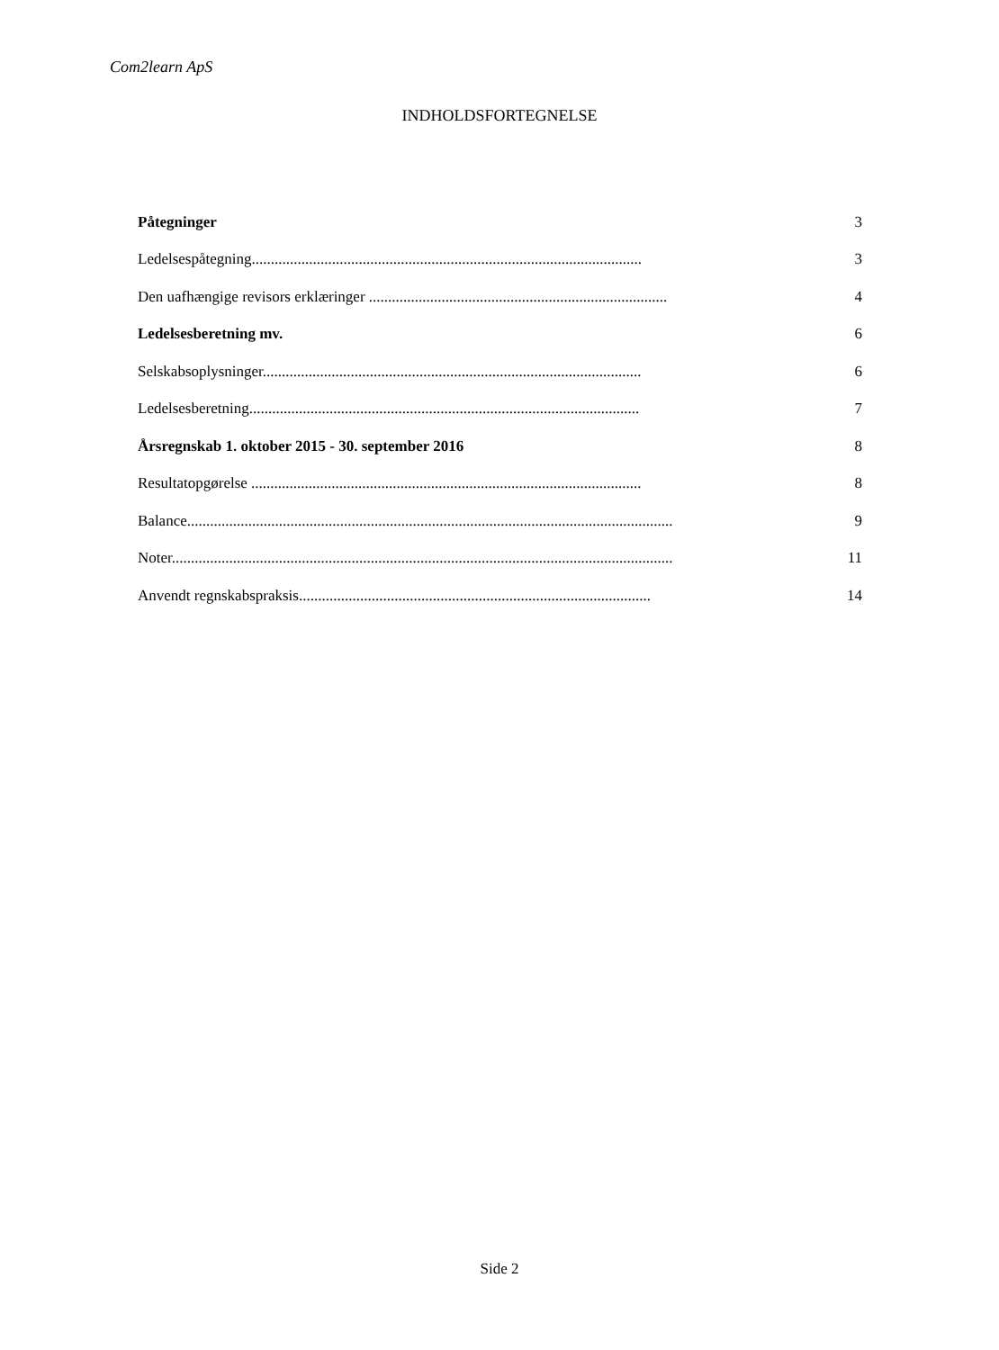Com2learn ApS
INDHOLDSFORTEGNELSE
Påtegninger 3
Ledelsespåtegning...................................................................................................... 3
Den uafhængige revisors erklæringer .............................................................................. 4
Ledelsesberetning mv. 6
Selskabsoplysninger................................................................................................... 6
Ledelsesberetning...................................................................................................... 7
Årsregnskab 1. oktober 2015 - 30. september 2016 8
Resultatopgørelse ...................................................................................................... 8
Balance............................................................................................................................... 9
Noter................................................................................................................................... 11
Anvendt regnskabspraksis............................................................................................ 14
Side 2